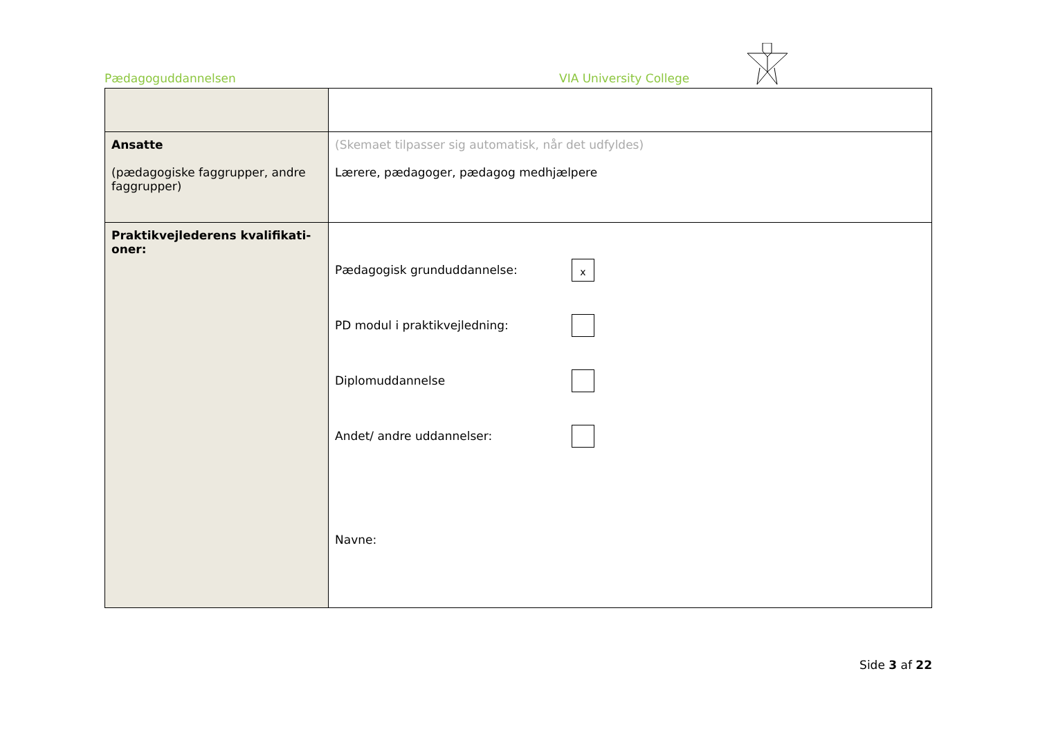Pædagoguddannelsen VIA University College
| Ansatte (pædagogiske faggrupper, andre faggrupper) | (Skemaet tilpasser sig automatisk, når det udfyldes) Lærere, pædagoger, pædagog medhjælpere |
| Praktikvejlederens kvalifikati- oner: | Pædagogisk grunduddannelse: x PD modul i praktikvejledning: Diplomuddannelse Andet/ andre uddannelser: Navne: |
Side 3 af 22